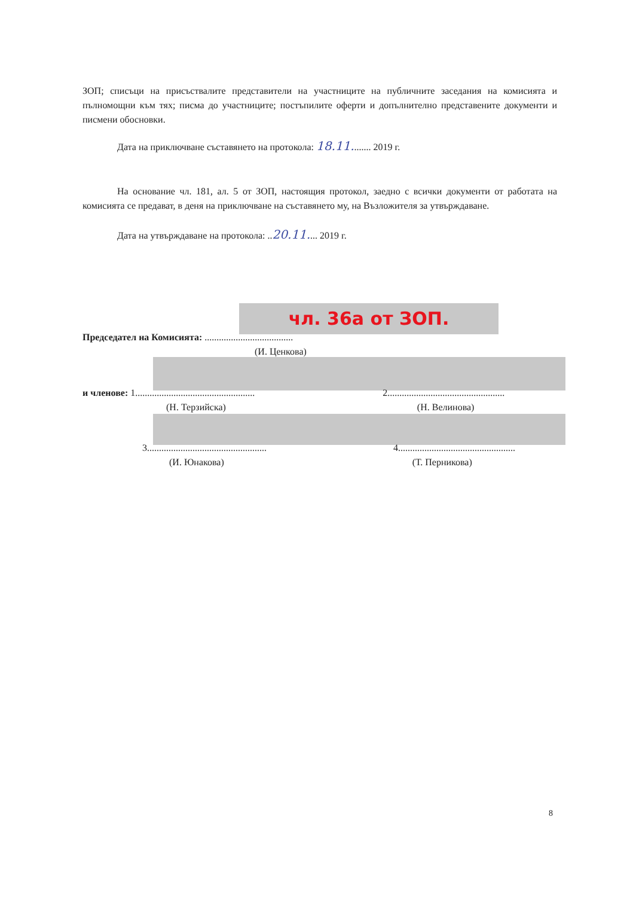ЗОП; списъци на присъствалите представители на участниците на публичните заседания на комисията и пълномощни към тях; писма до участниците; постъпилите оферти и допълнително представените документи и писмени обосновки.
Дата на приключване съставянето на протокола: 18.11........ 2019 г.
На основание чл. 181, ал. 5 от ЗОП, настоящия протокол, заедно с всички документи от работата на комисията се предават, в деня на приключване на съставянето му, на Възложителя за утвърждаване.
Дата на утвърждаване на протокола: ..20.11.... 2019 г.
чл. 36а от ЗОП.
Председател на Комисията: .....................................
(И. Ценкова)
и членове: 1.................................................. 2.................................................
(Н. Терзийска) (Н. Велинова)
3.................................................. 4.................................................
(И. Юнакова) (Т. Перникова)
8